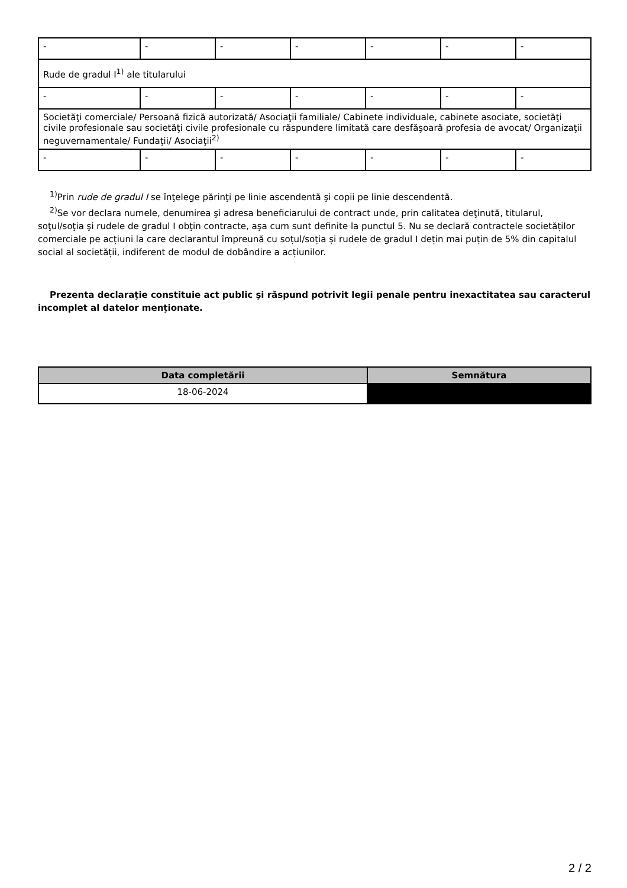| - | - | - | - | - | - | - |
| Rude de gradul I<sup>1)</sup> ale titularului | | | | | | |
| - | - | - | - | - | - | - |
| Societăţi comerciale/ Persoană fizică autorizată/ Asociaţii familiale/ Cabinete individuale, cabinete asociate, societăţi civile profesionale sau societăţi civile profesionale cu răspundere limitată care desfăşoară profesia de avocat/ Organizaţii neguvernamentale/ Fundaţii/ Asociaţii<sup>2)</sup> | | | | | | |
| - | - | - | - | - | - | - |
<sup>1)</sup> Prin rude de gradul I se înţelege părinţi pe linie ascendentă şi copii pe linie descendentă.
<sup>2)</sup> Se vor declara numele, denumirea şi adresa beneficiarului de contract unde, prin calitatea deţinută, titularul, soţul/soţia şi rudele de gradul I obţin contracte, aşa cum sunt definite la punctul 5. Nu se declară contractele societăților comerciale pe acțiuni la care declarantul împreună cu soțul/soția și rudele de gradul I dețin mai puțin de 5% din capitalul social al societății, indiferent de modul de dobândire a acțiunilor.
Prezenta declaraţie constituie act public şi răspund potrivit legii penale pentru inexactitatea sau caracterul incomplet al datelor menţionate.
| Data completării | Semnătura |
| --- | --- |
| 18-06-2024 | |
2 / 2